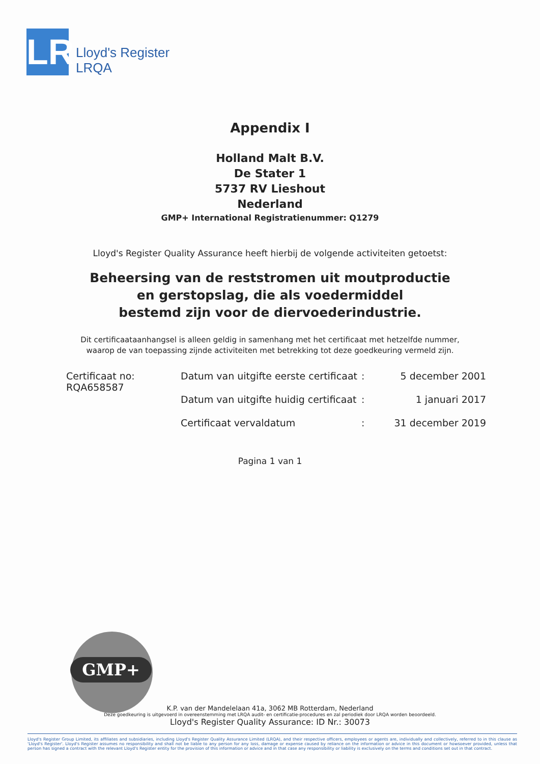LR
Lloyd's Register
LRQA
Appendix I
Holland Malt B.V.
De Stater 1
5737 RV Lieshout
Nederland
GMP+ International Registratienummer: Q1279
Lloyd's Register Quality Assurance heeft hierbij de volgende activiteiten getoetst:
Beheersing van de reststromen uit moutproductie
en gerstopslag, die als voedermiddel
bestemd zijn voor de diervoederindustrie.
Dit certificaataanhangsel is alleen geldig in samenhang met het certificaat met hetzelfde nummer,
waarop de van toepassing zijnde activiteiten met betrekking tot deze goedkeuring vermeld zijn.
| Certificaat no: RQA658587 | Datum van uitgifte eerste certificaat | : | 5 december 2001 |
| | Datum van uitgifte huidig certificaat | : | 1 januari 2017 |
| | Certificaat vervaldatum | : | 31 december 2019 |
Pagina 1 van 1
GMP+
K.P. van der Mandelelaan 41a, 3062 MB Rotterdam, Nederland
Deze goedkeuring is uitgevoerd in overeenstemming met LRQA audit- en certificatie-procedures en zal periodiek door LRQA worden beoordeeld.
Lloyd's Register Quality Assurance: ID Nr.: 30073
Lloyd's Register Group Limited, its affiliates and subsidiaries, including Lloyd's Register Quality Assurance Limited (LRQA), and their respective officers, employees or agents are, individually and collectively, referred to in this clause as 'Lloyd's Register'. Lloyd's Register assumes no responsibility and shall not be liable to any person for any loss, damage or expense caused by reliance on the information or advice in this document or howsoever provided, unless that person has signed a contract with the relevant Lloyd's Register entity for the provision of this information or advice and in that case any responsibility or liability is exclusively on the terms and conditions set out in that contract.